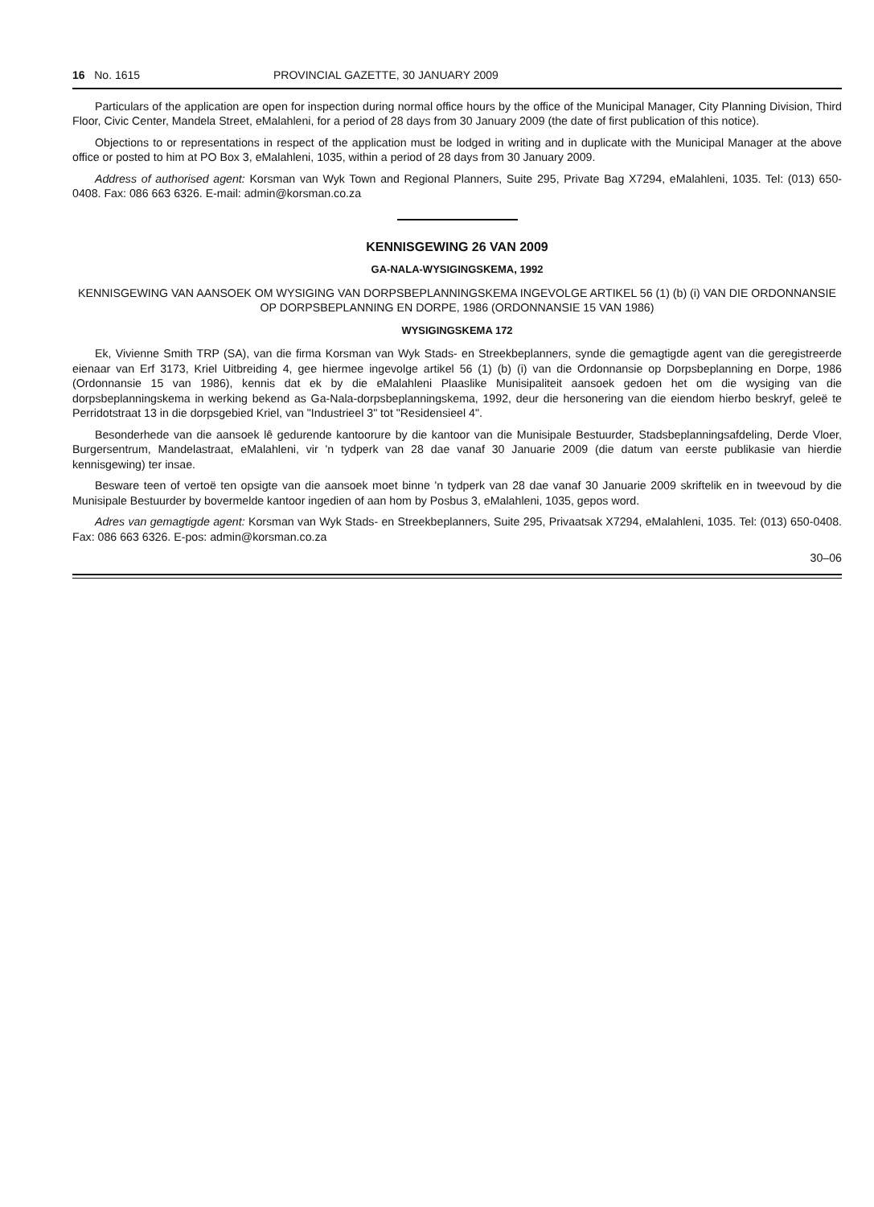16 No. 1615 PROVINCIAL GAZETTE, 30 JANUARY 2009
Particulars of the application are open for inspection during normal office hours by the office of the Municipal Manager, City Planning Division, Third Floor, Civic Center, Mandela Street, eMalahleni, for a period of 28 days from 30 January 2009 (the date of first publication of this notice).
Objections to or representations in respect of the application must be lodged in writing and in duplicate with the Municipal Manager at the above office or posted to him at PO Box 3, eMalahleni, 1035, within a period of 28 days from 30 January 2009.
Address of authorised agent: Korsman van Wyk Town and Regional Planners, Suite 295, Private Bag X7294, eMalahleni, 1035. Tel: (013) 650-0408. Fax: 086 663 6326. E-mail: admin@korsman.co.za
KENNISGEWING 26 VAN 2009
GA-NALA-WYSIGINGSKEMA, 1992
KENNISGEWING VAN AANSOEK OM WYSIGING VAN DORPSBEPLANNINGSKEMA INGEVOLGE ARTIKEL 56 (1) (b) (i) VAN DIE ORDONNANSIE OP DORPSBEPLANNING EN DORPE, 1986 (ORDONNANSIE 15 VAN 1986)
WYSIGINGSKEMA 172
Ek, Vivienne Smith TRP (SA), van die firma Korsman van Wyk Stads- en Streekbeplanners, synde die gemagtigde agent van die geregistreerde eienaar van Erf 3173, Kriel Uitbreiding 4, gee hiermee ingevolge artikel 56 (1) (b) (i) van die Ordonnansie op Dorpsbeplanning en Dorpe, 1986 (Ordonnansie 15 van 1986), kennis dat ek by die eMalahleni Plaaslike Munisipaliteit aansoek gedoen het om die wysiging van die dorpsbeplanningskema in werking bekend as Ga-Nala-dorpsbeplanningskema, 1992, deur die hersonering van die eiendom hierbo beskryf, geleë te Perridotstraat 13 in die dorpsgebied Kriel, van "Industrieel 3" tot "Residensieel 4".
Besonderhede van die aansoek lê gedurende kantoorure by die kantoor van die Munisipale Bestuurder, Stadsbeplanningsafdeling, Derde Vloer, Burgersentrum, Mandelastraat, eMalahleni, vir 'n tydperk van 28 dae vanaf 30 Januarie 2009 (die datum van eerste publikasie van hierdie kennisgewing) ter insae.
Besware teen of vertoë ten opsigte van die aansoek moet binne 'n tydperk van 28 dae vanaf 30 Januarie 2009 skriftelik en in tweevoud by die Munisipale Bestuurder by bovermelde kantoor ingedien of aan hom by Posbus 3, eMalahleni, 1035, gepos word.
Adres van gemagtigde agent: Korsman van Wyk Stads- en Streekbeplanners, Suite 295, Privaatsak X7294, eMalahleni, 1035. Tel: (013) 650-0408. Fax: 086 663 6326. E-pos: admin@korsman.co.za
30–06